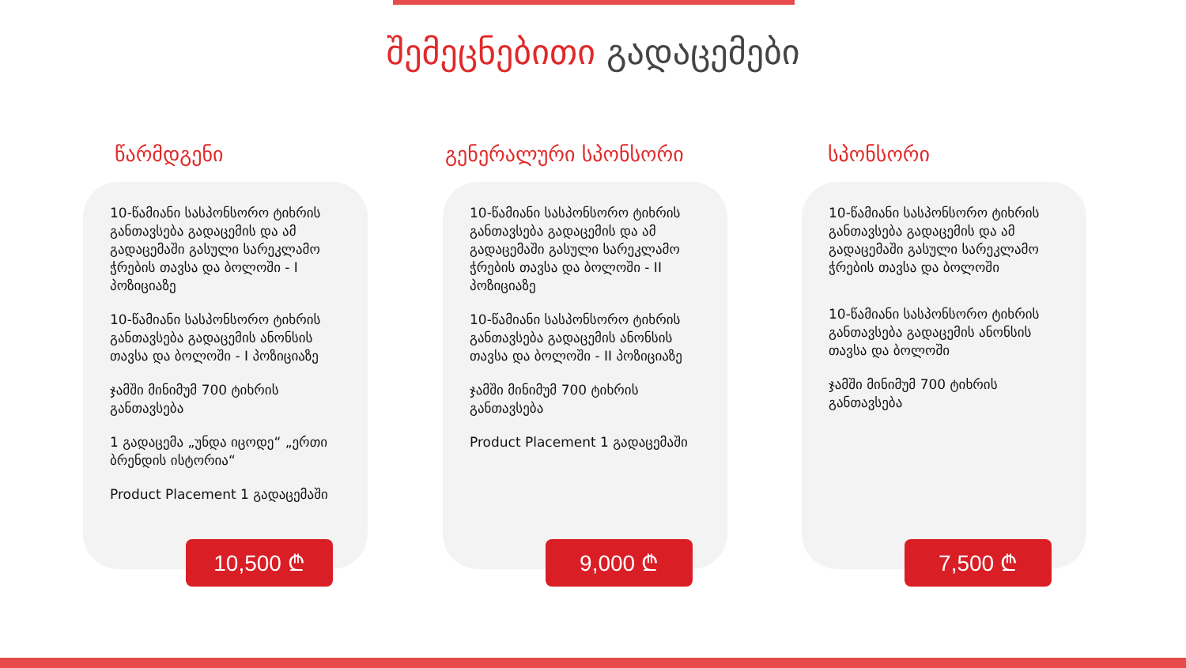შემეცნებითი გადაცემები
წარმდგენი
10-წამიანი სასპონსორო ტიხრის განთავსება გადაცემის და ამ გადაცემაში გასული სარეკლამო ჭრების თავსა და ბოლოში - I პოზიციაზე
10-წამიანი სასპონსორო ტიხრის განთავსება გადაცემის ანონსის თავსა და ბოლოში - I პოზიციაზე
ჯამში მინიმუმ 700 ტიხრის განთავსება
1 გადაცემა „უნდა იცოდე“ „ერთი ბრენდის ისტორია“
Product Placement 1 გადაცემაში
10,500 ₾
გენერალური სპონსორი
10-წამიანი სასპონსორო ტიხრის განთავსება გადაცემის და ამ გადაცემაში გასული სარეკლამო ჭრების თავსა და ბოლოში - II პოზიციაზე
10-წამიანი სასპონსორო ტიხრის განთავსება გადაცემის ანონსის თავსა და ბოლოში - II პოზიციაზე
ჯამში მინიმუმ 700 ტიხრის განთავსება
Product Placement 1 გადაცემაში
9,000 ₾
სპონსორი
10-წამიანი სასპონსორო ტიხრის განთავსება გადაცემის და ამ გადაცემაში გასული სარეკლამო ჭრების თავსა და ბოლოში
10-წამიანი სასპონსორო ტიხრის განთავსება გადაცემის ანონსის თავსა და ბოლოში
ჯამში მინიმუმ 700 ტიხრის განთავსება
7,500 ₾